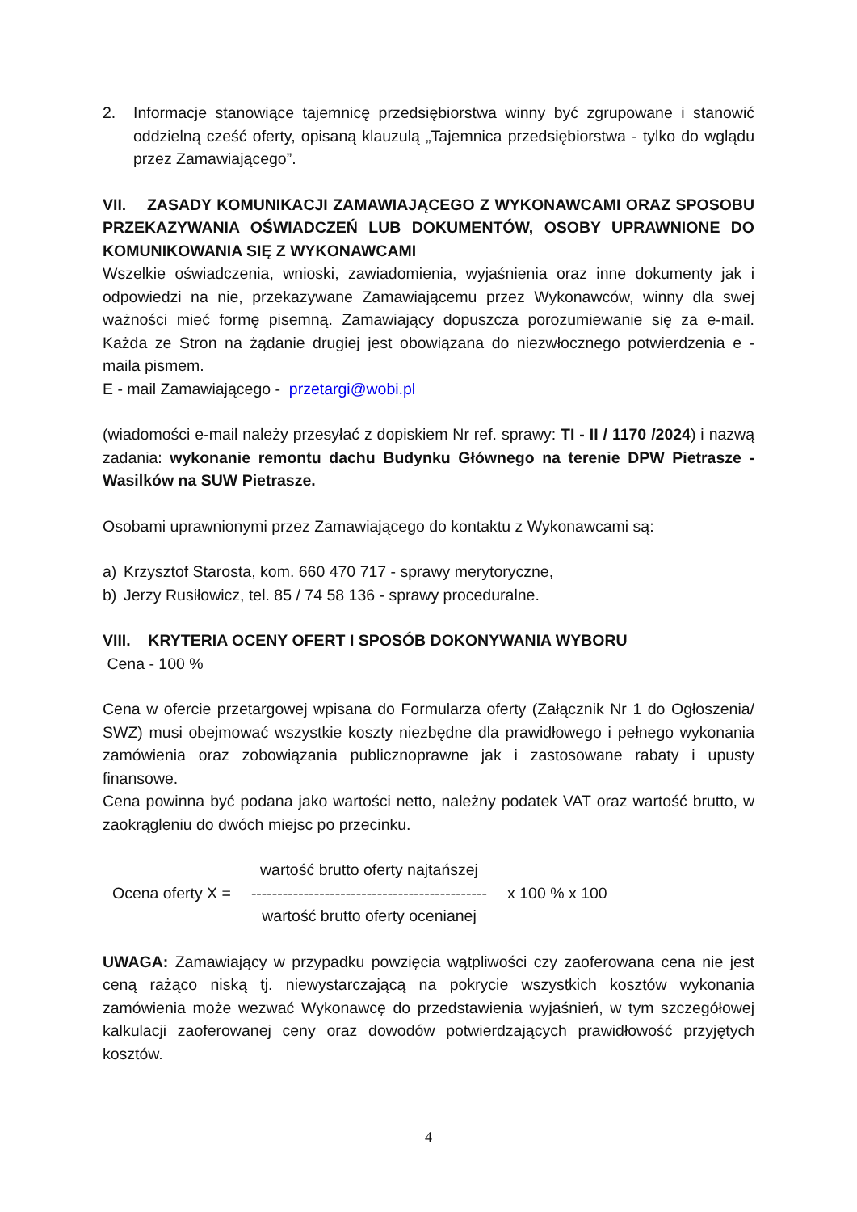2. Informacje stanowiące tajemnicę przedsiębiorstwa winny być zgrupowane i stanowić oddzielną cześć oferty, opisaną klauzulą „Tajemnica przedsiębiorstwa - tylko do wglądu przez Zamawiającego”.
VII. ZASADY KOMUNIKACJI ZAMAWIAJĄCEGO Z WYKONAWCAMI ORAZ SPOSOBU PRZEKAZYWANIA OŚWIADCZEŃ LUB DOKUMENTÓW, OSOBY UPRAWNIONE DO KOMUNIKOWANIA SIĘ Z WYKONAWCAMI
Wszelkie oświadczenia, wnioski, zawiadomienia, wyjaśnienia oraz inne dokumenty jak i odpowiedzi na nie, przekazywane Zamawiającemu przez Wykonawców, winny dla swej ważności mieć formę pisemną. Zamawiający dopuszcza porozumiewanie się za e-mail. Każda ze Stron na żądanie drugiej jest obowiązana do niezwłocznego potwierdzenia e - maila pismem.
E - mail Zamawiającego - przetargi@wobi.pl
(wiadomości e-mail należy przesyłać z dopiskiem Nr ref. sprawy: TI - II / 1170 /2024) i nazwą zadania: wykonanie remontu dachu Budynku Głównego na terenie DPW Pietrasze - Wasilków na SUW Pietrasze.
Osobami uprawnionymi przez Zamawiającego do kontaktu z Wykonawcami są:
a) Krzysztof Starosta, kom. 660 470 717 - sprawy merytoryczne,
b) Jerzy Rusiłowicz, tel. 85 / 74 58 136 - sprawy proceduralne.
VIII. KRYTERIA OCENY OFERT I SPOSÓB DOKONYWANIA WYBORU
Cena - 100 %
Cena w ofercie przetargowej wpisana do Formularza oferty (Załącznik Nr 1 do Ogłoszenia/ SWZ) musi obejmować wszystkie koszty niezbędne dla prawidłowego i pełnego wykonania zamówienia oraz zobowiązania publicznoprawne jak i zastosowane rabaty i upusty finansowe.
Cena powinna być podana jako wartości netto, należny podatek VAT oraz wartość brutto, w zaokrągleniu do dwóch miejsc po przecinku.
Ocena oferty X =
wartość brutto oferty najtańszej
---------------------------------------------
wartość brutto oferty ocenianej
x 100 % x 100
UWAGA: Zamawiający w przypadku powzięcia wątpliwości czy zaoferowana cena nie jest ceną rażąco niską tj. niewystarczającą na pokrycie wszystkich kosztów wykonania zamówienia może wezwać Wykonawcę do przedstawienia wyjaśnień, w tym szczegółowej kalkulacji zaoferowanej ceny oraz dowodów potwierdzających prawidłowość przyjętych kosztów.
4